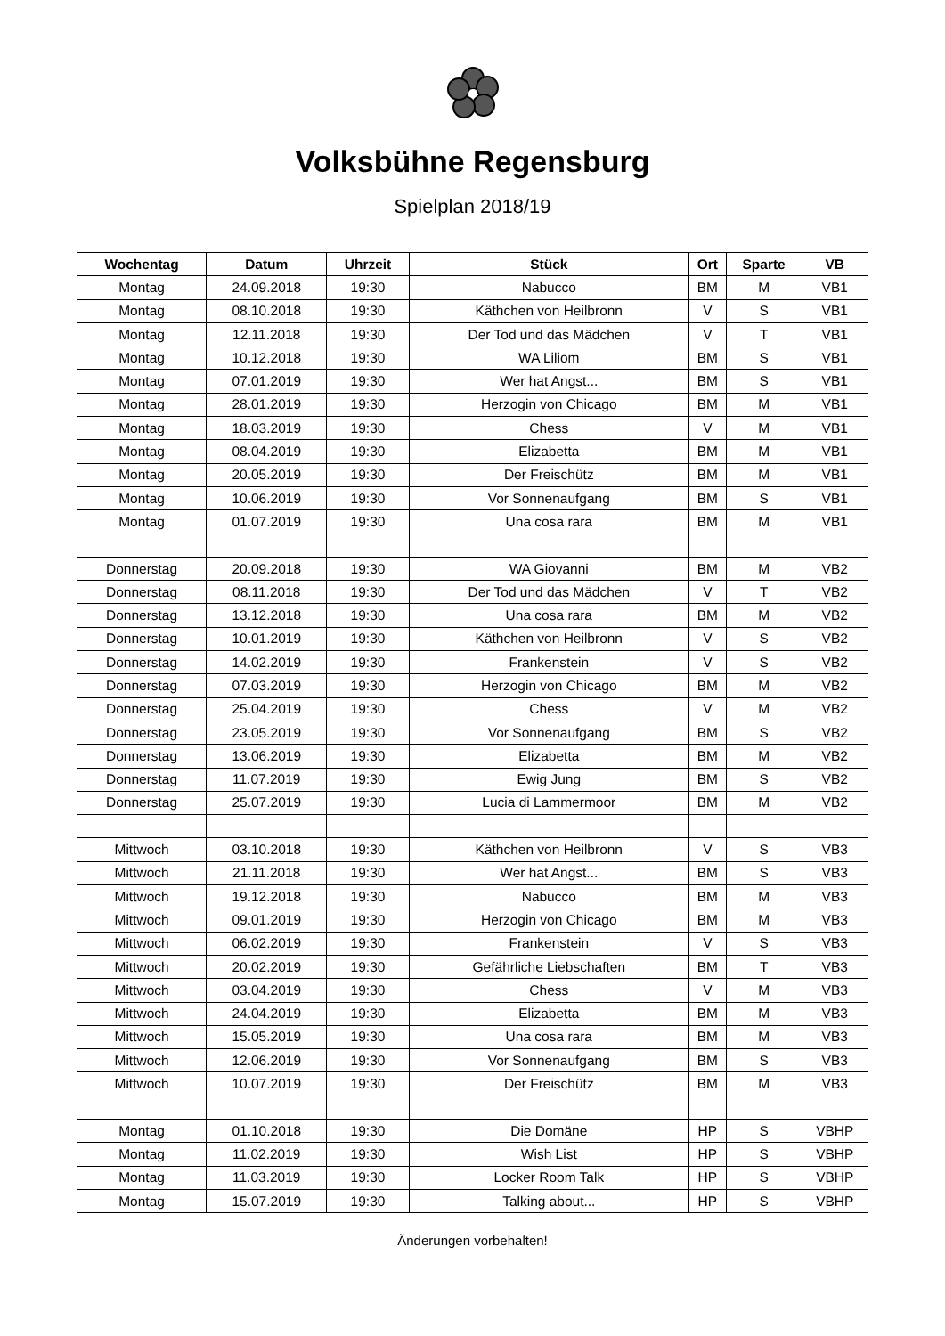Volksbühne Regensburg
Spielplan 2018/19
| Wochentag | Datum | Uhrzeit | Stück | Ort | Sparte | VB |
| --- | --- | --- | --- | --- | --- | --- |
| Montag | 24.09.2018 | 19:30 | Nabucco | BM | M | VB1 |
| Montag | 08.10.2018 | 19:30 | Käthchen von Heilbronn | V | S | VB1 |
| Montag | 12.11.2018 | 19:30 | Der Tod und das Mädchen | V | T | VB1 |
| Montag | 10.12.2018 | 19:30 | WA Liliom | BM | S | VB1 |
| Montag | 07.01.2019 | 19:30 | Wer hat Angst... | BM | S | VB1 |
| Montag | 28.01.2019 | 19:30 | Herzogin von Chicago | BM | M | VB1 |
| Montag | 18.03.2019 | 19:30 | Chess | V | M | VB1 |
| Montag | 08.04.2019 | 19:30 | Elizabetta | BM | M | VB1 |
| Montag | 20.05.2019 | 19:30 | Der Freischütz | BM | M | VB1 |
| Montag | 10.06.2019 | 19:30 | Vor Sonnenaufgang | BM | S | VB1 |
| Montag | 01.07.2019 | 19:30 | Una cosa rara | BM | M | VB1 |
| Donnerstag | 20.09.2018 | 19:30 | WA Giovanni | BM | M | VB2 |
| Donnerstag | 08.11.2018 | 19:30 | Der Tod und das Mädchen | V | T | VB2 |
| Donnerstag | 13.12.2018 | 19:30 | Una cosa rara | BM | M | VB2 |
| Donnerstag | 10.01.2019 | 19:30 | Käthchen von Heilbronn | V | S | VB2 |
| Donnerstag | 14.02.2019 | 19:30 | Frankenstein | V | S | VB2 |
| Donnerstag | 07.03.2019 | 19:30 | Herzogin von Chicago | BM | M | VB2 |
| Donnerstag | 25.04.2019 | 19:30 | Chess | V | M | VB2 |
| Donnerstag | 23.05.2019 | 19:30 | Vor Sonnenaufgang | BM | S | VB2 |
| Donnerstag | 13.06.2019 | 19:30 | Elizabetta | BM | M | VB2 |
| Donnerstag | 11.07.2019 | 19:30 | Ewig Jung | BM | S | VB2 |
| Donnerstag | 25.07.2019 | 19:30 | Lucia di Lammermoor | BM | M | VB2 |
| Mittwoch | 03.10.2018 | 19:30 | Käthchen von Heilbronn | V | S | VB3 |
| Mittwoch | 21.11.2018 | 19:30 | Wer hat Angst... | BM | S | VB3 |
| Mittwoch | 19.12.2018 | 19:30 | Nabucco | BM | M | VB3 |
| Mittwoch | 09.01.2019 | 19:30 | Herzogin von Chicago | BM | M | VB3 |
| Mittwoch | 06.02.2019 | 19:30 | Frankenstein | V | S | VB3 |
| Mittwoch | 20.02.2019 | 19:30 | Gefährliche Liebschaften | BM | T | VB3 |
| Mittwoch | 03.04.2019 | 19:30 | Chess | V | M | VB3 |
| Mittwoch | 24.04.2019 | 19:30 | Elizabetta | BM | M | VB3 |
| Mittwoch | 15.05.2019 | 19:30 | Una cosa rara | BM | M | VB3 |
| Mittwoch | 12.06.2019 | 19:30 | Vor Sonnenaufgang | BM | S | VB3 |
| Mittwoch | 10.07.2019 | 19:30 | Der Freischütz | BM | M | VB3 |
| Montag | 01.10.2018 | 19:30 | Die Domäne | HP | S | VBHP |
| Montag | 11.02.2019 | 19:30 | Wish List | HP | S | VBHP |
| Montag | 11.03.2019 | 19:30 | Locker Room Talk | HP | S | VBHP |
| Montag | 15.07.2019 | 19:30 | Talking about... | HP | S | VBHP |
Änderungen vorbehalten!